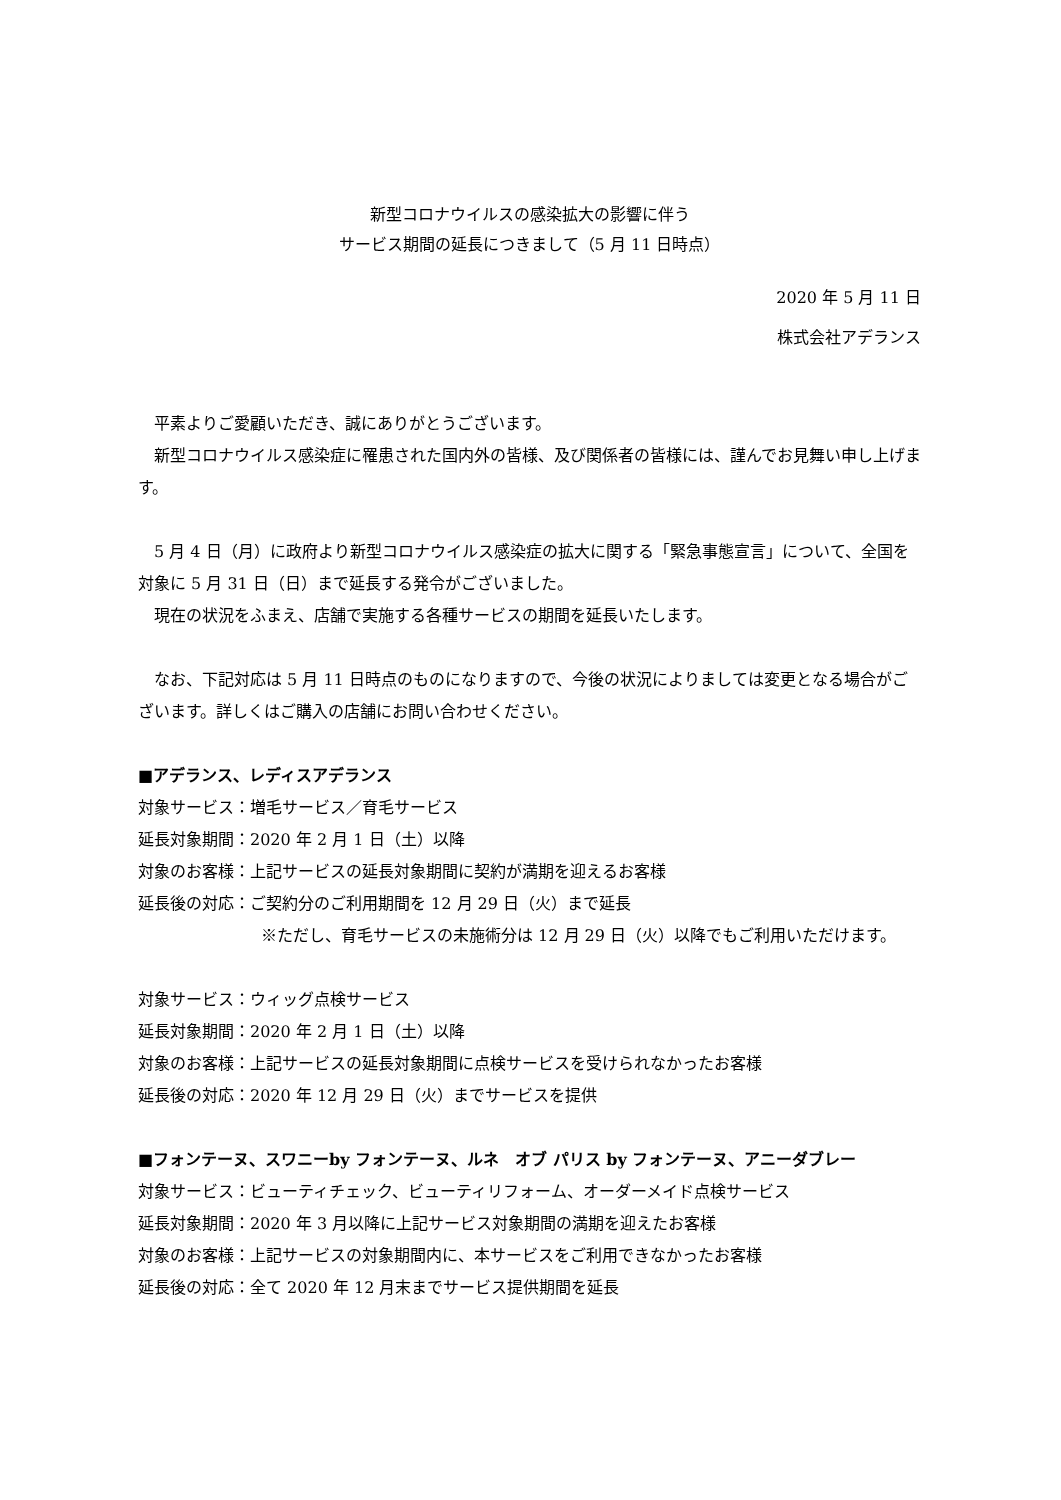新型コロナウイルスの感染拡大の影響に伴う
サービス期間の延長につきまして（5 月 11 日時点）
2020 年 5 月 11 日
株式会社アデランス
　平素よりご愛顧いただき、誠にありがとうございます。
　新型コロナウイルス感染症に罹患された国内外の皆様、及び関係者の皆様には、謹んでお見舞い申し上げます。
　5 月 4 日（月）に政府より新型コロナウイルス感染症の拡大に関する「緊急事態宣言」について、全国を対象に 5 月 31 日（日）まで延長する発令がございました。
　現在の状況をふまえ、店舗で実施する各種サービスの期間を延長いたします。
　なお、下記対応は 5 月 11 日時点のものになりますので、今後の状況によりましては変更となる場合がございます。詳しくはご購入の店舗にお問い合わせください。
■アデランス、レディスアデランス
対象サービス：増毛サービス／育毛サービス
延長対象期間：2020 年 2 月 1 日（土）以降
対象のお客様：上記サービスの延長対象期間に契約が満期を迎えるお客様
延長後の対応：ご契約分のご利用期間を 12 月 29 日（火）まで延長
※ただし、育毛サービスの未施術分は 12 月 29 日（火）以降でもご利用いただけます。
対象サービス：ウィッグ点検サービス
延長対象期間：2020 年 2 月 1 日（土）以降
対象のお客様：上記サービスの延長対象期間に点検サービスを受けられなかったお客様
延長後の対応：2020 年 12 月 29 日（火）までサービスを提供
■フォンテーヌ、スワニーby フォンテーヌ、ルネ　オブ パリス by フォンテーヌ、アニーダブレー
対象サービス：ビューティチェック、ビューティリフォーム、オーダーメイド点検サービス
延長対象期間：2020 年 3 月以降に上記サービス対象期間の満期を迎えたお客様
対象のお客様：上記サービスの対象期間内に、本サービスをご利用できなかったお客様
延長後の対応：全て 2020 年 12 月末までサービス提供期間を延長